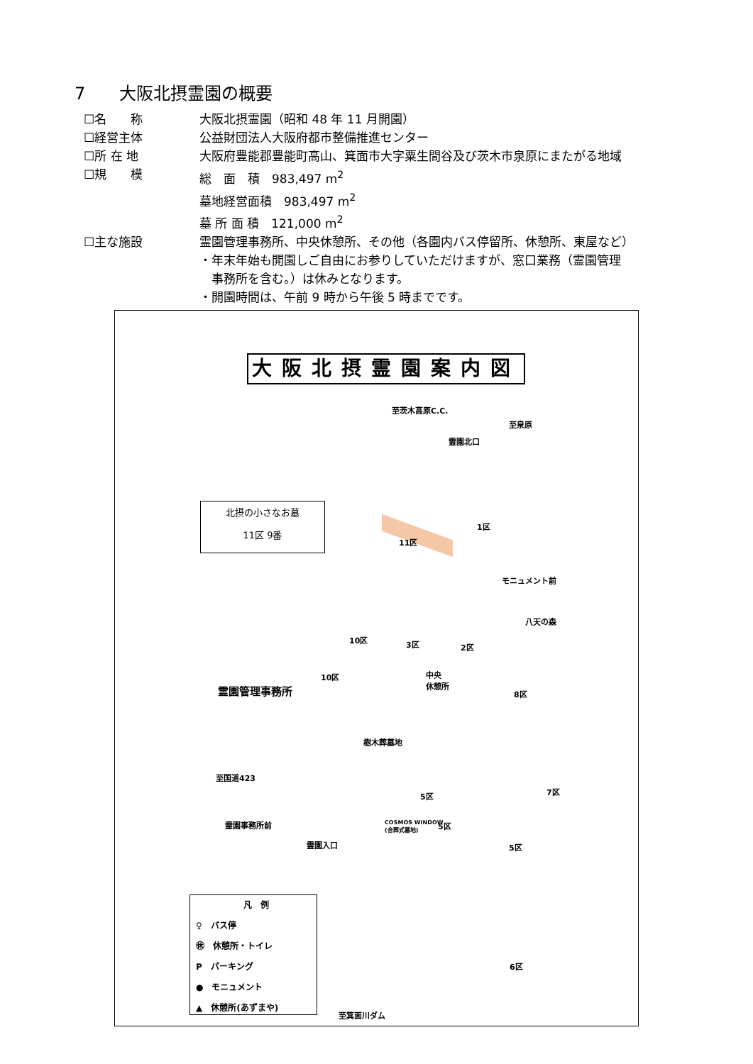7　　大阪北摂霊園の概要
☐名　　称 大阪北摂霊園（昭和 48 年 11 月開園）
☐経営主体 公益財団法人大阪府都市整備推進センター
☐所 在 地 大阪府豊能郡豊能町高山、箕面市大字粟生間谷及び茨木市泉原にまたがる地域
☐規　　模 総　面　積　983,497 m<sup>2</sup>
墓地経営面積　983,497 m<sup>2</sup>
墓 所 面 積　121,000 m<sup>2</sup>
☐主な施設 霊園管理事務所、中央休憩所、その他（各園内バス停留所、休憩所、東屋など）
・年末年始も開園しご自由にお参りしていただけますが、窓口業務（霊園管理
　事務所を含む。）は休みとなります。
・開園時間は、午前 9 時から午後 5 時までです。
大阪北摂霊園案内図
至茨木高原C.C.
至泉原
霊園北口
北摂の小さなお墓
11区 9番
11区
1区
モニュメント前
八天の森
3区 2区
10区
中央
休憩所
10区
霊園管理事務所 8区
樹木葬墓地
至国道423
5区
5区
霊園事務所前
COSMOS WINDOW
(合葬式墓地)
霊園入口 5区
7区
6区
凡　例
♀　バス停
㊡　休憩所・トイレ
P　パーキング
●　モニュメント
▲　休憩所(あずまや)
至箕面川ダム